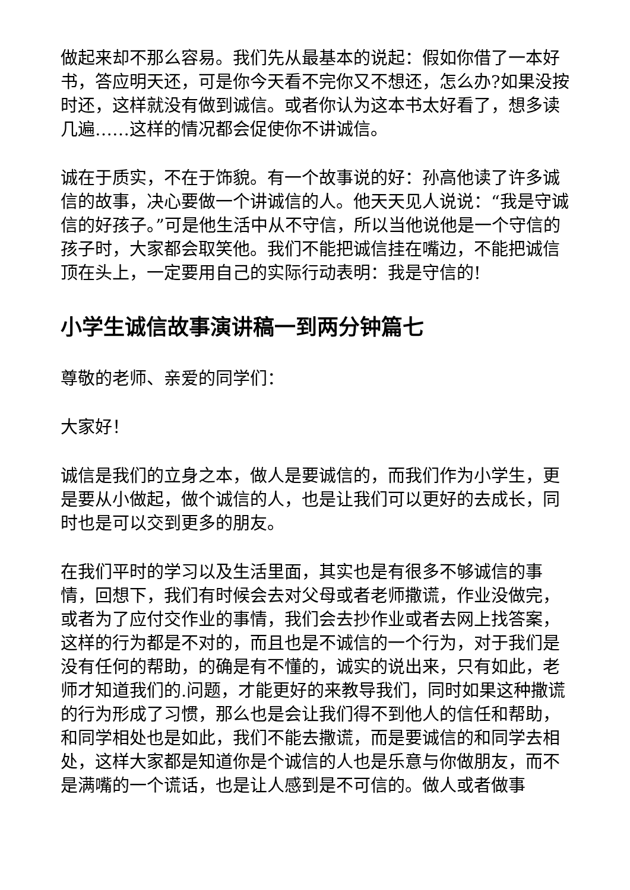做起来却不那么容易。我们先从最基本的说起：假如你借了一本好书，答应明天还，可是你今天看不完你又不想还，怎么办?如果没按时还，这样就没有做到诚信。或者你认为这本书太好看了，想多读几遍……这样的情况都会促使你不讲诚信。
诚在于质实，不在于饰貌。有一个故事说的好：孙高他读了许多诚信的故事，决心要做一个讲诚信的人。他天天见人说说：“我是守诚信的好孩子。”可是他生活中从不守信，所以当他说他是一个守信的孩子时，大家都会取笑他。我们不能把诚信挂在嘴边，不能把诚信顶在头上，一定要用自己的实际行动表明：我是守信的!
小学生诚信故事演讲稿一到两分钟篇七
尊敬的老师、亲爱的同学们：
大家好！
诚信是我们的立身之本，做人是要诚信的，而我们作为小学生，更是要从小做起，做个诚信的人，也是让我们可以更好的去成长，同时也是可以交到更多的朋友。
在我们平时的学习以及生活里面，其实也是有很多不够诚信的事情，回想下，我们有时候会去对父母或者老师撒谎，作业没做完，或者为了应付交作业的事情，我们会去抄作业或者去网上找答案，这样的行为都是不对的，而且也是不诚信的一个行为，对于我们是没有任何的帮助，的确是有不懂的，诚实的说出来，只有如此，老师才知道我们的.问题，才能更好的来教导我们，同时如果这种撒谎的行为形成了习惯，那么也是会让我们得不到他人的信任和帮助，和同学相处也是如此，我们不能去撒谎，而是要诚信的和同学去相处，这样大家都是知道你是个诚信的人也是乐意与你做朋友，而不是满嘴的一个谎话，也是让人感到是不可信的。做人或者做事